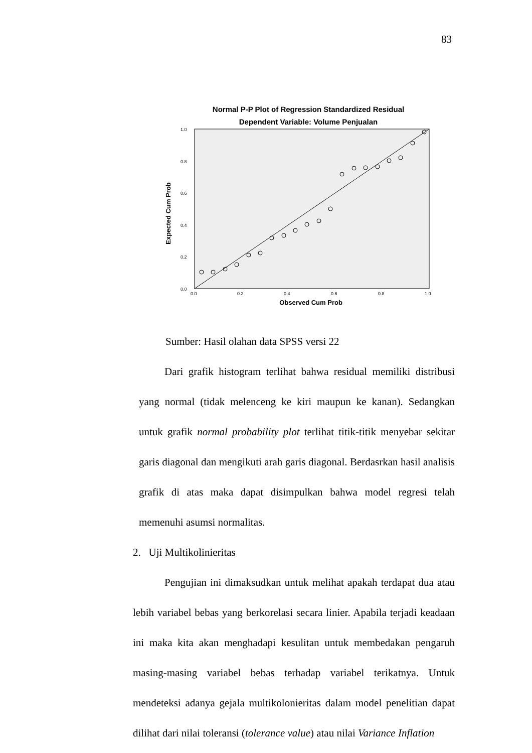83
Normal P-P Plot of Regression Standardized Residual
Dependent Variable: Volume Penjualan
Expected Cum Prob
1.0
0.8
0.6
0.4
0.2
0.0
0.0
0.2
0.4
0.6
0.8
1.0
Observed Cum Prob
Sumber: Hasil olahan data SPSS versi 22
Dari grafik histogram terlihat bahwa residual memiliki distribusi yang normal (tidak melenceng ke kiri maupun ke kanan). Sedangkan untuk grafik normal probability plot terlihat titik-titik menyebar sekitar garis diagonal dan mengikuti arah garis diagonal. Berdasrkan hasil analisis grafik di atas maka dapat disimpulkan bahwa model regresi telah memenuhi asumsi normalitas.
2. Uji Multikolinieritas
Pengujian ini dimaksudkan untuk melihat apakah terdapat dua atau lebih variabel bebas yang berkorelasi secara linier. Apabila terjadi keadaan ini maka kita akan menghadapi kesulitan untuk membedakan pengaruh masing-masing variabel bebas terhadap variabel terikatnya. Untuk mendeteksi adanya gejala multikolonieritas dalam model penelitian dapat dilihat dari nilai toleransi (tolerance value) atau nilai Variance Inflation